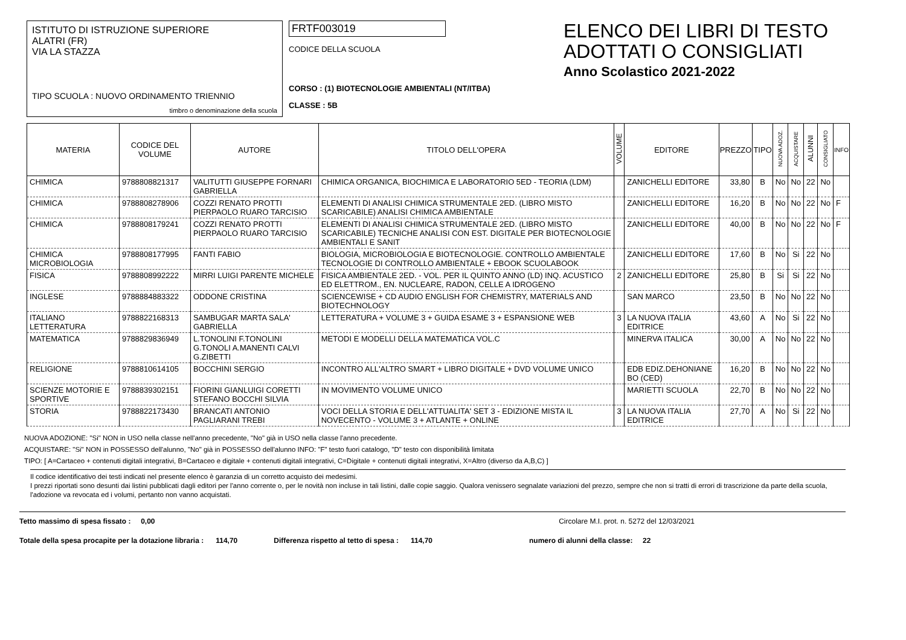ISTITUTO DI ISTRUZIONE SUPERIORE
ALATRI (FR)
VIA LA STAZZA
TIPO SCUOLA : NUOVO ORDINAMENTO TRIENNIO
timbro o denominazione della scuola
FRTF003019
CODICE DELLA SCUOLA
CORSO : (1) BIOTECNOLOGIE AMBIENTALI (NT/ITBA)
CLASSE : 5B
ELENCO DEI LIBRI DI TESTO
ADOTTATI O CONSIGLIATI
Anno Scolastico 2021-2022
| MATERIA | CODICE DEL VOLUME | AUTORE | TITOLO DELL'OPERA | VOLUME | EDITORE | PREZZO | TIPO | NUOVA ADOZ. | ACQUISTARE | ALUNNI | CONSIGLIATO | INFO |
| --- | --- | --- | --- | --- | --- | --- | --- | --- | --- | --- | --- | --- |
| CHIMICA | 9788808821317 | VALITUTTI GIUSEPPE FORNARI GABRIELLA | CHIMICA ORGANICA, BIOCHIMICA E LABORATORIO 5ED - TEORIA (LDM) | | ZANICHELLI EDITORE | 33,80 | B | No | No | 22 | No | |
| CHIMICA | 9788808278906 | COZZI RENATO PROTTI PIERPAOLO RUARO TARCISIO | ELEMENTI DI ANALISI CHIMICA STRUMENTALE 2ED. (LIBRO MISTO SCARICABILE) ANALISI CHIMICA AMBIENTALE | | ZANICHELLI EDITORE | 16,20 | B | No | No | 22 | No | F |
| CHIMICA | 9788808179241 | COZZI RENATO PROTTI PIERPAOLO RUARO TARCISIO | ELEMENTI DI ANALISI CHIMICA STRUMENTALE 2ED. (LIBRO MISTO SCARICABILE) TECNICHE ANALISI CON EST. DIGITALE PER BIOTECNOLOGIE AMBIENTALI E SANIT | | ZANICHELLI EDITORE | 40,00 | B | No | No | 22 | No | F |
| CHIMICA MICROBIOLOGIA | 9788808177995 | FANTI FABIO | BIOLOGIA, MICROBIOLOGIA E BIOTECNOLOGIE. CONTROLLO AMBIENTALE TECNOLOGIE DI CONTROLLO AMBIENTALE + EBOOK SCUOLABOOK | | ZANICHELLI EDITORE | 17,60 | B | No | Si | 22 | No | |
| FISICA | 9788808992222 | MIRRI LUIGI PARENTE MICHELE | FISICA AMBIENTALE 2ED. - VOL. PER IL QUINTO ANNO (LD) INQ. ACUSTICO ED ELETTROM., EN. NUCLEARE, RADON, CELLE A IDROGENO | 2 | ZANICHELLI EDITORE | 25,80 | B | Si | Si | 22 | No | |
| INGLESE | 9788884883322 | ODDONE CRISTINA | SCIENCEWISE + CD AUDIO ENGLISH FOR CHEMISTRY, MATERIALS AND BIOTECHNOLOGY | | SAN MARCO | 23,50 | B | No | No | 22 | No | |
| ITALIANO LETTERATURA | 9788822168313 | SAMBUGAR MARTA SALA' GABRIELLA | LETTERATURA + VOLUME 3 + GUIDA ESAME 3 + ESPANSIONE WEB | 3 | LA NUOVA ITALIA EDITRICE | 43,60 | A | No | Si | 22 | No | |
| MATEMATICA | 9788829836949 | L.TONOLINI F.TONOLINI G.TONOLI A.MANENTI CALVI G.ZIBETTI | METODI E MODELLI DELLA MATEMATICA VOL.C | | MINERVA ITALICA | 30,00 | A | No | No | 22 | No | |
| RELIGIONE | 9788810614105 | BOCCHINI SERGIO | INCONTRO ALL'ALTRO SMART + LIBRO DIGITALE + DVD VOLUME UNICO | | EDB EDIZ.DEHONIANE BO (CED) | 16,20 | B | No | No | 22 | No | |
| SCIENZE MOTORIE E SPORTIVE | 9788839302151 | FIORINI GIANLUIGI CORETTI STEFANO BOCCHI SILVIA | IN MOVIMENTO VOLUME UNICO | | MARIETTI SCUOLA | 22,70 | B | No | No | 22 | No | |
| STORIA | 9788822173430 | BRANCATI ANTONIO PAGLIARANI TREBI | VOCI DELLA STORIA E DELL'ATTUALITA' SET 3 - EDIZIONE MISTA IL NOVECENTO - VOLUME 3 + ATLANTE + ONLINE | 3 | LA NUOVA ITALIA EDITRICE | 27,70 | A | No | Si | 22 | No | |
NUOVA ADOZIONE: "Si" NON in USO nella classe nell'anno precedente, "No" già in USO nella classe l'anno precedente.
ACQUISTARE: "Si" NON in POSSESSO dell'alunno, "No" già in POSSESSO dell'alunno INFO: "F" testo fuori catalogo, "D" testo con disponibilità limitata
TIPO: [ A=Cartaceo + contenuti digitali integrativi, B=Cartaceo e digitale + contenuti digitali integrativi, C=Digitale + contenuti digitali integrativi, X=Altro (diverso da A,B,C) ]
Il codice identificativo dei testi indicati nel presente elenco è garanzia di un corretto acquisto dei medesimi.
I prezzi riportati sono desunti dai listini pubblicati dagli editori per l'anno corrente o, per le novità non incluse in tali listini, dalle copie saggio. Qualora venissero segnalate variazioni del prezzo, sempre che non si tratti di errori di trascrizione da parte della scuola, l'adozione va revocata ed i volumi, pertanto non vanno acquistati.
Tetto massimo di spesa fissato : 0,00 Circolare M.I. prot. n. 5272 del 12/03/2021
Totale della spesa procapite per la dotazione libraria : 114,70 Differenza rispetto al tetto di spesa : 114,70 numero di alunni della classe: 22